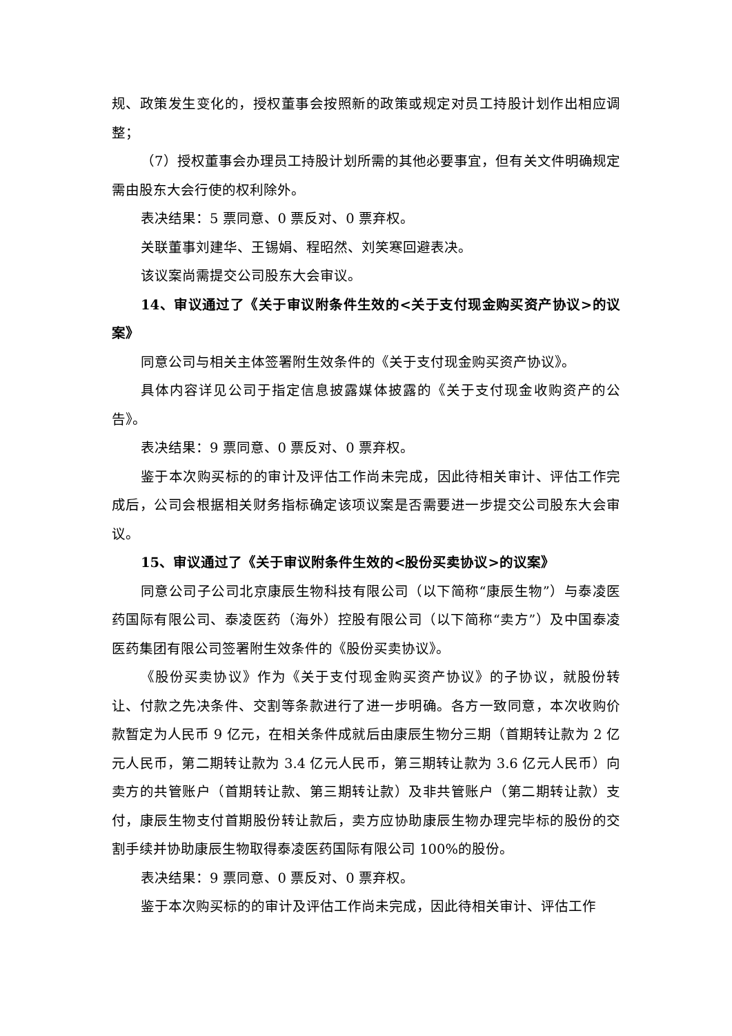规、政策发生变化的，授权董事会按照新的政策或规定对员工持股计划作出相应调整；
（7）授权董事会办理员工持股计划所需的其他必要事宜，但有关文件明确规定需由股东大会行使的权利除外。
表决结果：5 票同意、0 票反对、0 票弃权。
关联董事刘建华、王锡娟、程昭然、刘笑寒回避表决。
该议案尚需提交公司股东大会审议。
14、审议通过了《关于审议附条件生效的<关于支付现金购买资产协议>的议案》
同意公司与相关主体签署附生效条件的《关于支付现金购买资产协议》。
具体内容详见公司于指定信息披露媒体披露的《关于支付现金收购资产的公告》。
表决结果：9 票同意、0 票反对、0 票弃权。
鉴于本次购买标的的审计及评估工作尚未完成，因此待相关审计、评估工作完成后，公司会根据相关财务指标确定该项议案是否需要进一步提交公司股东大会审议。
15、审议通过了《关于审议附条件生效的<股份买卖协议>的议案》
同意公司子公司北京康辰生物科技有限公司（以下简称“康辰生物”）与泰凌医药国际有限公司、泰凌医药（海外）控股有限公司（以下简称“卖方”）及中国泰凌医药集团有限公司签署附生效条件的《股份买卖协议》。
《股份买卖协议》作为《关于支付现金购买资产协议》的子协议，就股份转让、付款之先决条件、交割等条款进行了进一步明确。各方一致同意，本次收购价款暂定为人民币 9 亿元，在相关条件成就后由康辰生物分三期（首期转让款为 2 亿元人民币，第二期转让款为 3.4 亿元人民币，第三期转让款为 3.6 亿元人民币）向卖方的共管账户（首期转让款、第三期转让款）及非共管账户（第二期转让款）支付，康辰生物支付首期股份转让款后，卖方应协助康辰生物办理完毕标的股份的交割手续并协助康辰生物取得泰凌医药国际有限公司 100%的股份。
表决结果：9 票同意、0 票反对、0 票弃权。
鉴于本次购买标的的审计及评估工作尚未完成，因此待相关审计、评估工作